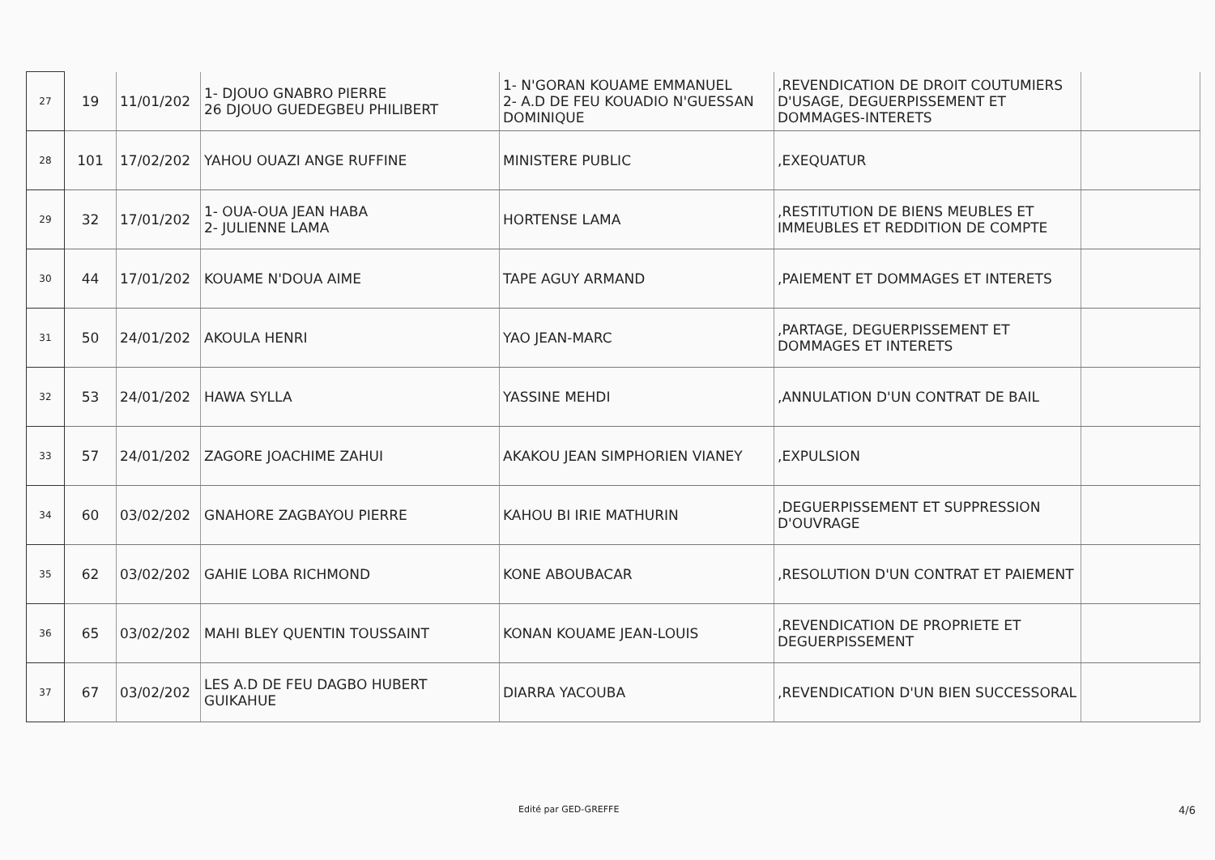| 27 | 19 | 11/01/202 | 1- DJOUO GNABRO PIERRE 26 DJOUO GUEDEGBEU PHILIBERT | 1- N'GORAN KOUAME EMMANUEL 2- A.D DE FEU KOUADIO N'GUESSAN DOMINIQUE | ,REVENDICATION DE DROIT COUTUMIERS D'USAGE, DEGUERPISSEMENT ET DOMMAGES-INTERETS | |
| 28 | 101 | 17/02/202 | YAHOU OUAZI ANGE RUFFINE | MINISTERE PUBLIC | ,EXEQUATUR | |
| 29 | 32 | 17/01/202 | 1- OUA-OUA JEAN HABA 2- JULIENNE LAMA | HORTENSE LAMA | ,RESTITUTION DE BIENS MEUBLES ET IMMEUBLES ET REDDITION DE COMPTE | |
| 30 | 44 | 17/01/202 | KOUAME N'DOUA AIME | TAPE AGUY ARMAND | ,PAIEMENT ET DOMMAGES ET INTERETS | |
| 31 | 50 | 24/01/202 | AKOULA HENRI | YAO JEAN-MARC | ,PARTAGE, DEGUERPISSEMENT ET DOMMAGES ET INTERETS | |
| 32 | 53 | 24/01/202 | HAWA SYLLA | YASSINE MEHDI | ,ANNULATION D'UN CONTRAT DE BAIL | |
| 33 | 57 | 24/01/202 | ZAGORE JOACHIME ZAHUI | AKAKOU JEAN SIMPHORIEN VIANEY | ,EXPULSION | |
| 34 | 60 | 03/02/202 | GNAHORE ZAGBAYOU PIERRE | KAHOU BI IRIE MATHURIN | ,DEGUERPISSEMENT ET SUPPRESSION D'OUVRAGE | |
| 35 | 62 | 03/02/202 | GAHIE LOBA RICHMOND | KONE ABOUBACAR | ,RESOLUTION D'UN CONTRAT ET PAIEMENT | |
| 36 | 65 | 03/02/202 | MAHI BLEY QUENTIN TOUSSAINT | KONAN KOUAME JEAN-LOUIS | ,REVENDICATION DE PROPRIETE ET DEGUERPISSEMENT | |
| 37 | 67 | 03/02/202 | LES A.D DE FEU DAGBO HUBERT GUIKAHUE | DIARRA YACOUBA | ,REVENDICATION D'UN BIEN SUCCESSORAL | |
Edité par GED-GREFFE 4/6